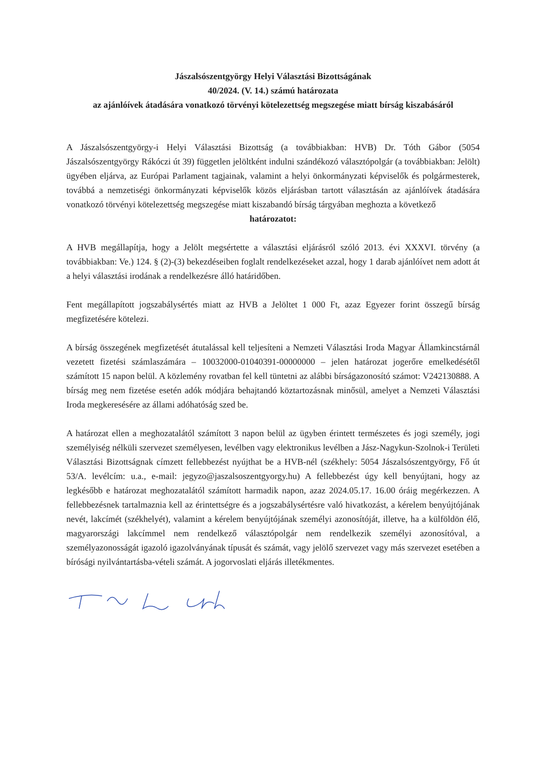Jászalsószentgyörgy Helyi Választási Bizottságának
40/2024. (V. 14.) számú határozata
az ajánlóívek átadására vonatkozó törvényi kötelezettség megszegése miatt bírság kiszabásáról
A Jászalsószentgyörgy-i Helyi Választási Bizottság (a továbbiakban: HVB) Dr. Tóth Gábor (5054 Jászalsószentgyörgy Rákóczi út 39) független jelöltként indulni szándékozó választópolgár (a továbbiakban: Jelölt) ügyében eljárva, az Európai Parlament tagjainak, valamint a helyi önkormányzati képviselők és polgármesterek, továbbá a nemzetiségi önkormányzati képviselők közös eljárásban tartott választásán az ajánlóívek átadására vonatkozó törvényi kötelezettség megszegése miatt kiszabandó bírság tárgyában meghozta a következő
határozatot:
A HVB megállapítja, hogy a Jelölt megsértette a választási eljárásról szóló 2013. évi XXXVI. törvény (a továbbiakban: Ve.) 124. § (2)-(3) bekezdéseiben foglalt rendelkezéseket azzal, hogy 1 darab ajánlóívet nem adott át a helyi választási irodának a rendelkezésre álló határidőben.
Fent megállapított jogszabálysértés miatt az HVB a Jelöltet 1 000 Ft, azaz Egyezer forint összegű bírság megfizetésére kötelezi.
A bírság összegének megfizetését átutalással kell teljesíteni a Nemzeti Választási Iroda Magyar Államkincstárnál vezetett fizetési számlaszámára – 10032000-01040391-00000000 – jelen határozat jogerőre emelkedésétől számított 15 napon belül. A közlemény rovatban fel kell tüntetni az alábbi bírságazonosító számot: V242130888. A bírság meg nem fizetése esetén adók módjára behajtandó köztartozásnak minősül, amelyet a Nemzeti Választási Iroda megkeresésére az állami adóhatóság szed be.
A határozat ellen a meghozatalától számított 3 napon belül az ügyben érintett természetes és jogi személy, jogi személyiség nélküli szervezet személyesen, levélben vagy elektronikus levélben a Jász-Nagykun-Szolnok-i Területi Választási Bizottságnak címzett fellebbezést nyújthat be a HVB-nél (székhely: 5054 Jászalsószentgyörgy, Fő út 53/A. levélcím: u.a., e-mail: jegyzo@jaszalsoszentgyorgy.hu) A fellebbezést úgy kell benyújtani, hogy az legkésőbb e határozat meghozatalától számított harmadik napon, azaz 2024.05.17. 16.00 óráig megérkezzen. A fellebbezésnek tartalmaznia kell az érintettségre és a jogszabálysértésre való hivatkozást, a kérelem benyújtójának nevét, lakcímét (székhelyét), valamint a kérelem benyújtójának személyi azonosítóját, illetve, ha a külföldön élő, magyarországi lakcímmel nem rendelkező választópolgár nem rendelkezik személyi azonosítóval, a személyazonosságát igazoló igazolványának típusát és számát, vagy jelölő szervezet vagy más szervezet esetében a bírósági nyilvántartásba-vételi számát. A jogorvoslati eljárás illetékmentes.